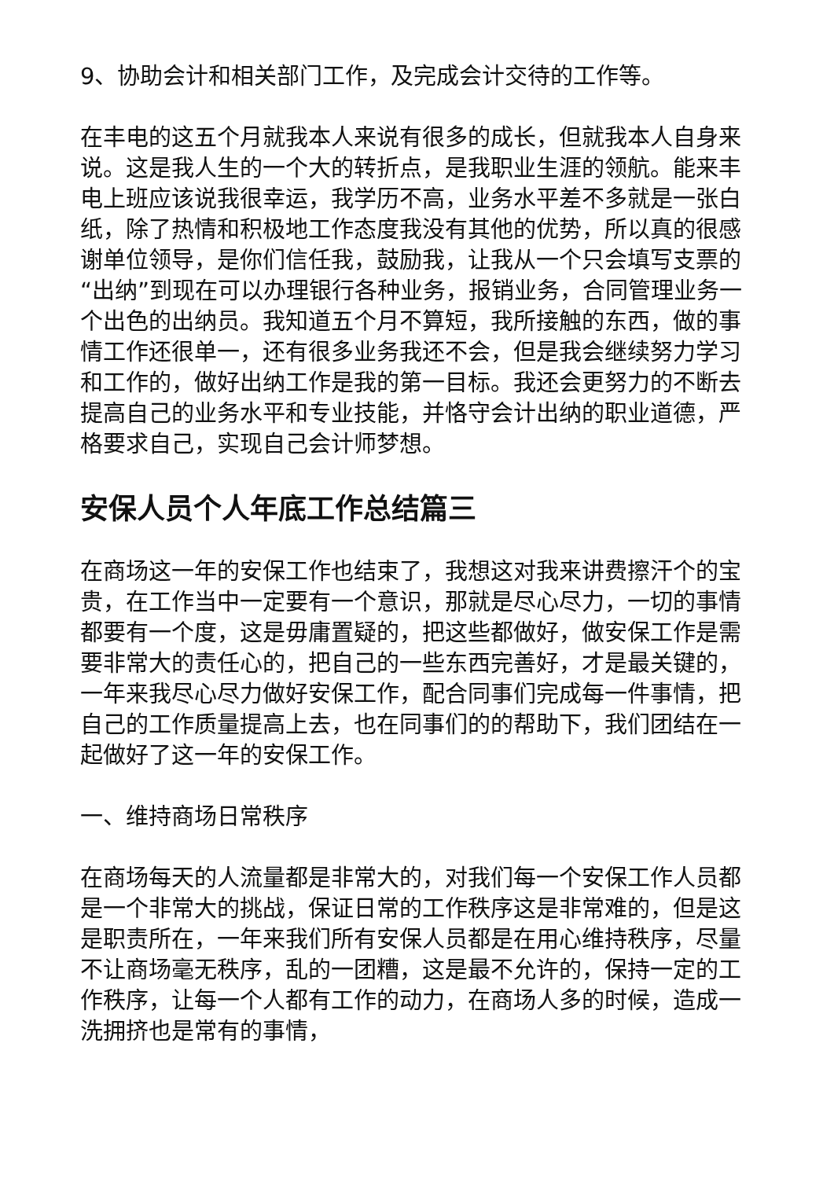9、协助会计和相关部门工作，及完成会计交待的工作等。
在丰电的这五个月就我本人来说有很多的成长，但就我本人自身来说。这是我人生的一个大的转折点，是我职业生涯的领航。能来丰电上班应该说我很幸运，我学历不高，业务水平差不多就是一张白纸，除了热情和积极地工作态度我没有其他的优势，所以真的很感谢单位领导，是你们信任我，鼓励我，让我从一个只会填写支票的“出纳”到现在可以办理银行各种业务，报销业务，合同管理业务一个出色的出纳员。我知道五个月不算短，我所接触的东西，做的事情工作还很单一，还有很多业务我还不会，但是我会继续努力学习和工作的，做好出纳工作是我的第一目标。我还会更努力的不断去提高自己的业务水平和专业技能，并恪守会计出纳的职业道德，严格要求自己，实现自己会计师梦想。
安保人员个人年底工作总结篇三
在商场这一年的安保工作也结束了，我想这对我来讲费擦汗个的宝贵，在工作当中一定要有一个意识，那就是尽心尽力，一切的事情都要有一个度，这是毋庸置疑的，把这些都做好，做安保工作是需要非常大的责任心的，把自己的一些东西完善好，才是最关键的，一年来我尽心尽力做好安保工作，配合同事们完成每一件事情，把自己的工作质量提高上去，也在同事们的的帮助下，我们团结在一起做好了这一年的安保工作。
一、维持商场日常秩序
在商场每天的人流量都是非常大的，对我们每一个安保工作人员都是一个非常大的挑战，保证日常的工作秩序这是非常难的，但是这是职责所在，一年来我们所有安保人员都是在用心维持秩序，尽量不让商场毫无秩序，乱的一团糟，这是最不允许的，保持一定的工作秩序，让每一个人都有工作的动力，在商场人多的时候，造成一洗拥挤也是常有的事情，